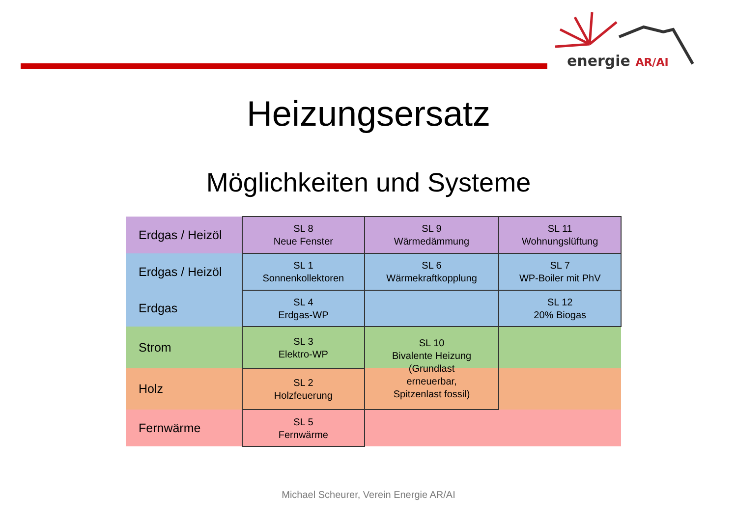energie AR/AI
Heizungsersatz
Möglichkeiten und Systeme
| Erdgas / Heizöl | SL 8 Neue Fenster | SL 9 Wärmedämmung | SL 11 Wohnungslüftung |
| Erdgas / Heizöl | SL 1 Sonnenkollektoren | SL 6 Wärmekraftkopplung | SL 7 WP-Boiler mit PhV |
| Erdgas | SL 4 Erdgas-WP | | SL 12 20% Biogas |
| Strom | SL 3 Elektro-WP | SL 10 Bivalente Heizung (Grundlast erneuerbar, Spitzenlast fossil) | |
| Holz | SL 2 Holzfeuerung | | |
| Fernwärme | SL 5 Fernwärme | | |
Michael Scheurer, Verein Energie AR/AI